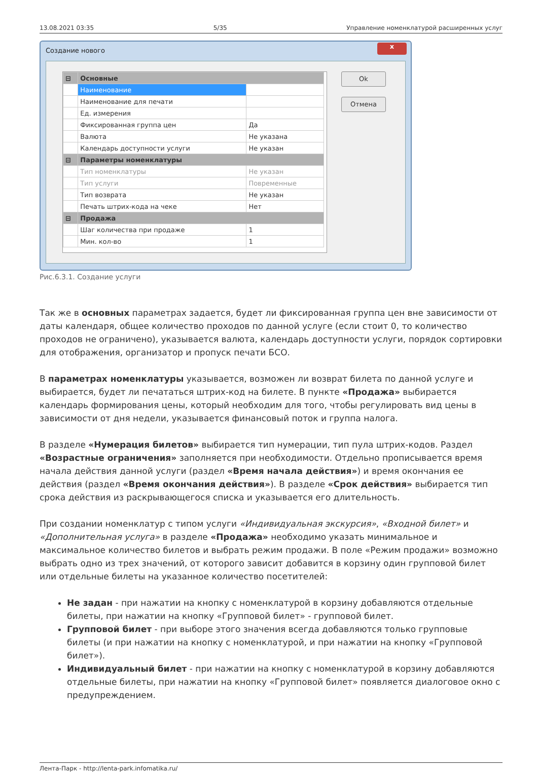13.08.2021 03:35 5/35 Управление номенклатурой расширенных услуг
Создание нового
x
| ⊟ | Основные | |
| | Наименование | |
| | Наименование для печати | |
| | Ед. измерения | |
| | Фиксированная группа цен | Да |
| | Валюта | Не указана |
| | Календарь доступности услуги | Не указан |
| ⊟ | Параметры номенклатуры | |
| | Тип номенклатуры | Не указан |
| | Тип услуги | Повременные |
| | Тип возврата | Не указан |
| | Печать штрих-кода на чеке | Нет |
| ⊟ | Продажа | |
| | Шаг количества при продаже | 1 |
| | Мин. кол-во | 1 |
Ok
Отмена
Рис.6.3.1. Создание услуги
Так же в основных параметрах задается, будет ли фиксированная группа цен вне зависимости от даты календаря, общее количество проходов по данной услуге (если стоит 0, то количество проходов не ограничено), указывается валюта, календарь доступности услуги, порядок сортировки для отображения, организатор и пропуск печати БСО.
В параметрах номенклатуры указывается, возможен ли возврат билета по данной услуге и выбирается, будет ли печататься штрих-код на билете. В пункте «Продажа» выбирается календарь формирования цены, который необходим для того, чтобы регулировать вид цены в зависимости от дня недели, указывается финансовый поток и группа налога.
В разделе «Нумерация билетов» выбирается тип нумерации, тип пула штрих-кодов. Раздел «Возрастные ограничения» заполняется при необходимости. Отдельно прописывается время начала действия данной услуги (раздел «Время начала действия») и время окончания ее действия (раздел «Время окончания действия»). В разделе «Срок действия» выбирается тип срока действия из раскрывающегося списка и указывается его длительность.
При создании номенклатур с типом услуги «Индивидуальная экскурсия», «Входной билет» и «Дополнительная услуга» в разделе «Продажа» необходимо указать минимальное и максимальное количество билетов и выбрать режим продажи. В поле «Режим продажи» возможно выбрать одно из трех значений, от которого зависит добавится в корзину один групповой билет или отдельные билеты на указанное количество посетителей:
Не задан - при нажатии на кнопку с номенклатурой в корзину добавляются отдельные билеты, при нажатии на кнопку «Групповой билет» - групповой билет.
Групповой билет - при выборе этого значения всегда добавляются только групповые билеты (и при нажатии на кнопку с номенклатурой, и при нажатии на кнопку «Групповой билет»).
Индивидуальный билет - при нажатии на кнопку с номенклатурой в корзину добавляются отдельные билеты, при нажатии на кнопку «Групповой билет» появляется диалоговое окно с предупреждением.
Лента-Парк - http://lenta-park.infomatika.ru/